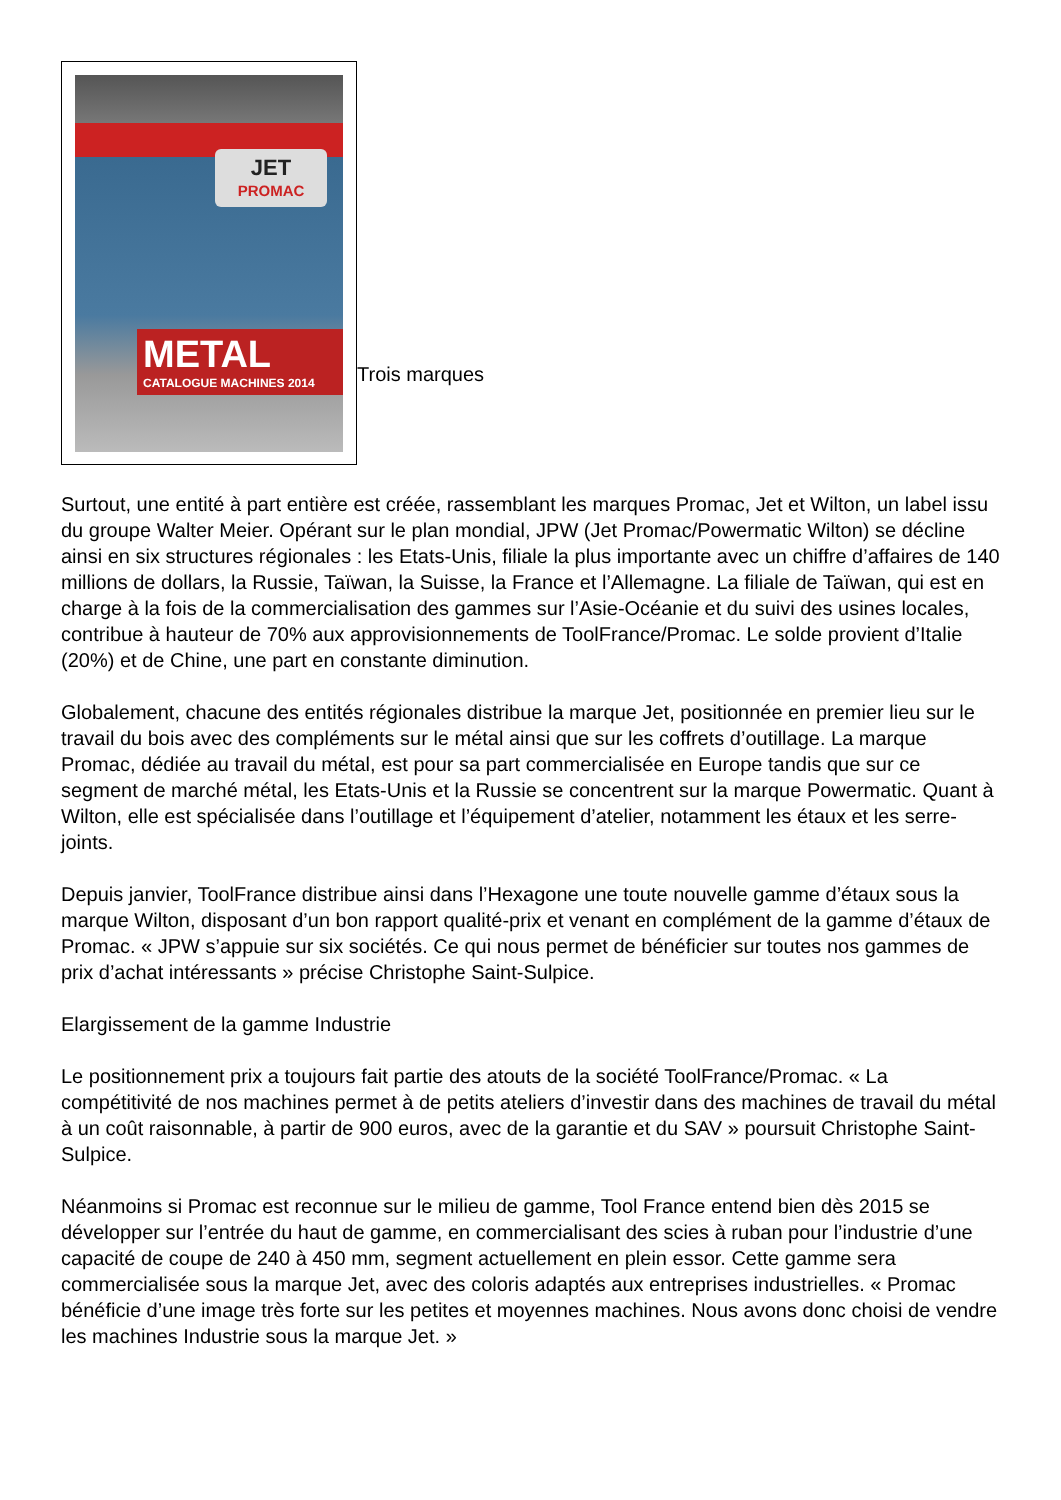JET
PROMAC
METAL
CATALOGUE MACHINES 2014
Trois marques
Surtout, une entité à part entière est créée, rassemblant les marques Promac, Jet et Wilton, un label issu du groupe Walter Meier. Opérant sur le plan mondial, JPW (Jet Promac/Powermatic Wilton) se décline ainsi en six structures régionales : les Etats-Unis, filiale la plus importante avec un chiffre d’affaires de 140 millions de dollars, la Russie, Taïwan, la Suisse, la France et l’Allemagne. La filiale de Taïwan, qui est en charge à la fois de la commercialisation des gammes sur l’Asie-Océanie et du suivi des usines locales, contribue à hauteur de 70% aux approvisionnements de ToolFrance/Promac. Le solde provient d’Italie (20%) et de Chine, une part en constante diminution.
Globalement, chacune des entités régionales distribue la marque Jet, positionnée en premier lieu sur le travail du bois avec des compléments sur le métal ainsi que sur les coffrets d’outillage. La marque Promac, dédiée au travail du métal, est pour sa part commercialisée en Europe tandis que sur ce segment de marché métal, les Etats-Unis et la Russie se concentrent sur la marque Powermatic. Quant à Wilton, elle est spécialisée dans l’outillage et l’équipement d’atelier, notamment les étaux et les serre-joints.
Depuis janvier, ToolFrance distribue ainsi dans l’Hexagone une toute nouvelle gamme d’étaux sous la marque Wilton, disposant d’un bon rapport qualité-prix et venant en complément de la gamme d’étaux de Promac. « JPW s’appuie sur six sociétés. Ce qui nous permet de bénéficier sur toutes nos gammes de prix d’achat intéressants » précise Christophe Saint-Sulpice.
Elargissement de la gamme Industrie
Le positionnement prix a toujours fait partie des atouts de la société ToolFrance/Promac. « La compétitivité de nos machines permet à de petits ateliers d’investir dans des machines de travail du métal à un coût raisonnable, à partir de 900 euros, avec de la garantie et du SAV » poursuit Christophe Saint-Sulpice.
Néanmoins si Promac est reconnue sur le milieu de gamme, Tool France entend bien dès 2015 se développer sur l’entrée du haut de gamme, en commercialisant des scies à ruban pour l’industrie d’une capacité de coupe de 240 à 450 mm, segment actuellement en plein essor. Cette gamme sera commercialisée sous la marque Jet, avec des coloris adaptés aux entreprises industrielles. « Promac bénéficie d’une image très forte sur les petites et moyennes machines. Nous avons donc choisi de vendre les machines Industrie sous la marque Jet. »